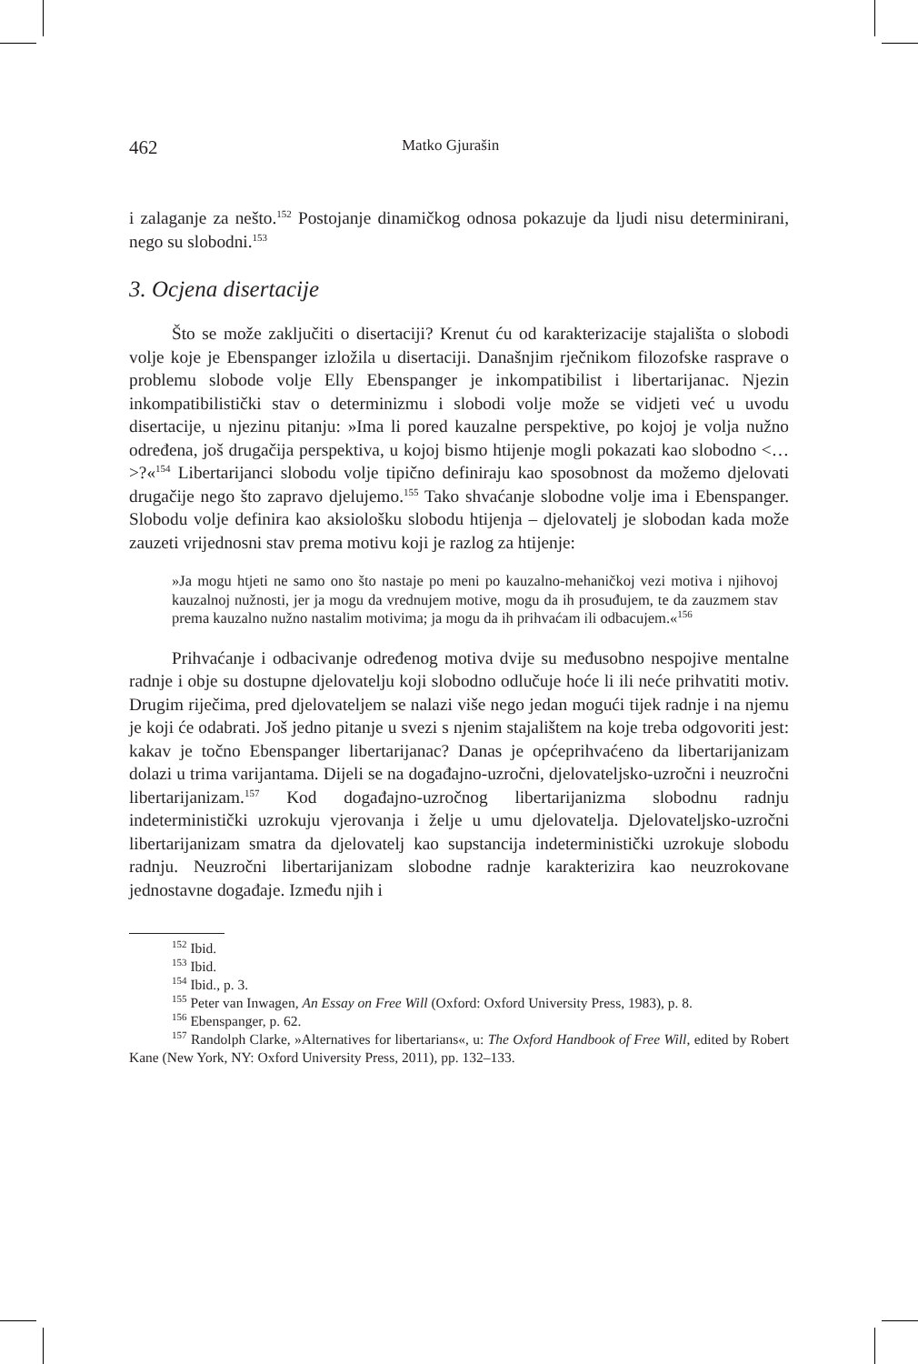462 Matko Gjurašin
i zalaganje za nešto.<sup>152</sup> Postojanje dinamičkog odnosa pokazuje da ljudi nisu determinirani, nego su slobodni.<sup>153</sup>
3. Ocjena disertacije
Što se može zaključiti o disertaciji? Krenut ću od karakterizacije stajališta o slobodi volje koje je Ebenspanger izložila u disertaciji. Današnjim rječnikom filozofske rasprave o problemu slobode volje Elly Ebenspanger je inkompatibilist i libertarijanac. Njezin inkompatibilistički stav o determinizmu i slobodi volje može se vidjeti već u uvodu disertacije, u njezinu pitanju: »Ima li pored kauzalne perspektive, po kojoj je volja nužno određena, još drugačija perspektiva, u kojoj bismo htijenje mogli pokazati kao slobodno <…>?«<sup>154</sup> Libertarijanci slobodu volje tipično definiraju kao sposobnost da možemo djelovati drugačije nego što zapravo djelujemo.<sup>155</sup> Tako shvaćanje slobodne volje ima i Ebenspanger. Slobodu volje definira kao aksiološku slobodu htijenja – djelovatelj je slobodan kada može zauzeti vrijednosni stav prema motivu koji je razlog za htijenje:
»Ja mogu htjeti ne samo ono što nastaje po meni po kauzalno-mehaničkoj vezi motiva i njihovoj kauzalnoj nužnosti, jer ja mogu da vrednujem motive, mogu da ih prosuđujem, te da zauzmem stav prema kauzalno nužno nastalim motivima; ja mogu da ih prihvaćam ili odbacujem.«<sup>156</sup>
Prihvaćanje i odbacivanje određenog motiva dvije su međusobno nespojive mentalne radnje i obje su dostupne djelovatelju koji slobodno odlučuje hoće li ili neće prihvatiti motiv. Drugim riječima, pred djelovateljem se nalazi više nego jedan mogući tijek radnje i na njemu je koji će odabrati. Još jedno pitanje u svezi s njenim stajalištem na koje treba odgovoriti jest: kakav je točno Ebenspanger libertarijanac? Danas je općeprihvaćeno da libertarijanizam dolazi u trima varijantama. Dijeli se na događajno-uzročni, djelovateljsko-uzročni i neuzročni libertarijanizam.<sup>157</sup> Kod događajno-uzročnog libertarijanizma slobodnu radnju indeterministički uzrokuju vjerovanja i želje u umu djelovatelja. Djelovateljsko-uzročni libertarijanizam smatra da djelovatelj kao supstancija indeterministički uzrokuje slobodu radnju. Neuzročni libertarijanizam slobodne radnje karakterizira kao neuzrokovane jednostavne događaje. Između njih i
<sup>152</sup> Ibid.
<sup>153</sup> Ibid.
<sup>154</sup> Ibid., p. 3.
<sup>155</sup> Peter van Inwagen, An Essay on Free Will (Oxford: Oxford University Press, 1983), p. 8.
<sup>156</sup> Ebenspanger, p. 62.
<sup>157</sup> Randolph Clarke, »Alternatives for libertarians«, u: The Oxford Handbook of Free Will, edited by Robert Kane (New York, NY: Oxford University Press, 2011), pp. 132–133.